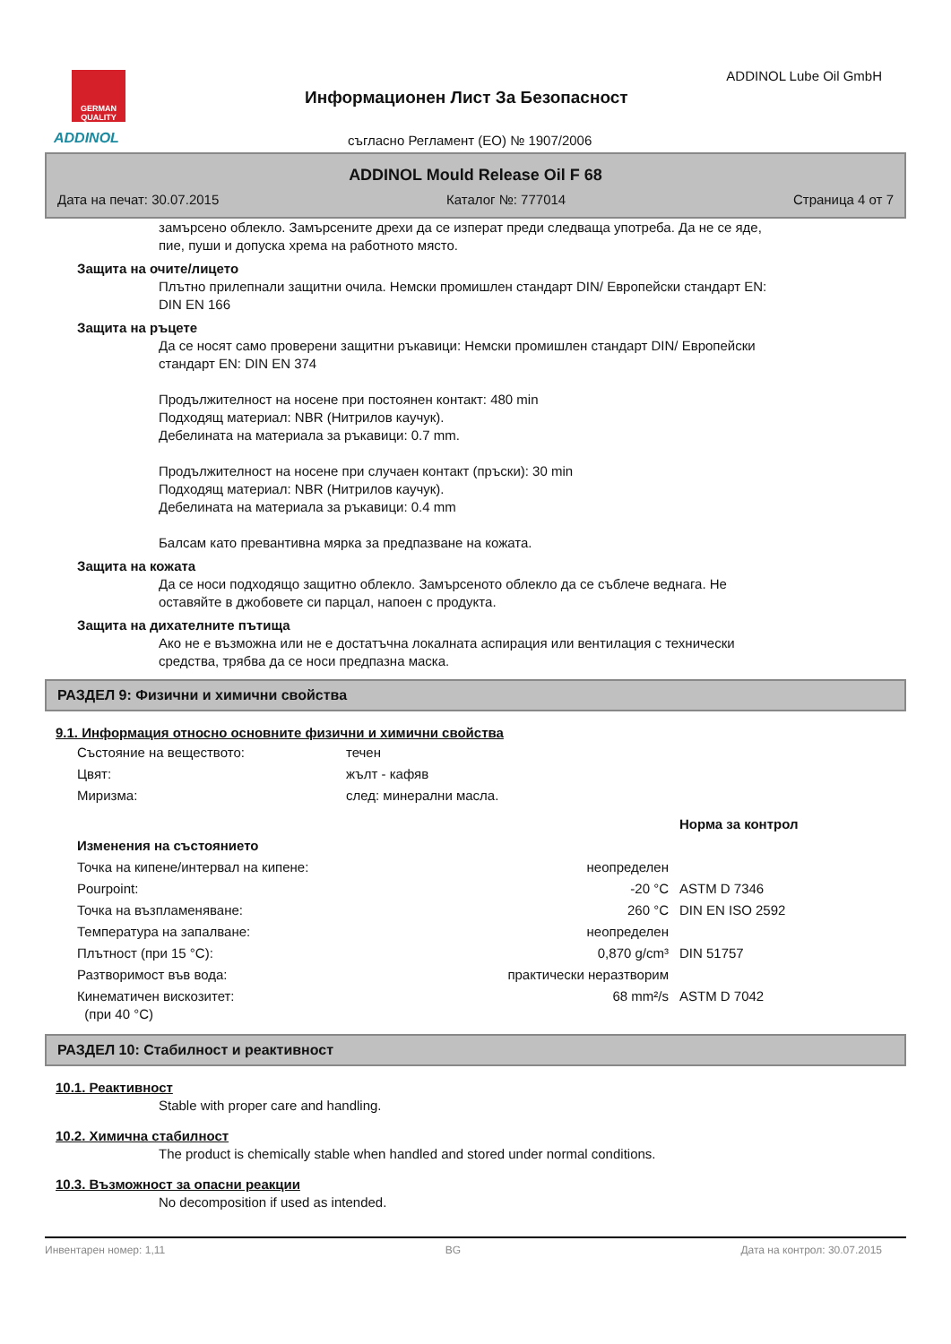GERMAN QUALITY
ADDINOL
Информационен Лист За Безопасност
ADDINOL Lube Oil GmbH
съгласно Регламент (ЕО) № 1907/2006
ADDINOL Mould Release Oil F 68
Дата на печат: 30.07.2015 Каталог №: 777014 Страница 4 от 7
замърсено облекло. Замърсените дрехи да се изперат преди следваща употреба. Да не се яде,
пие, пуши и допуска хрема на работното място.
Защита на очите/лицето
Плътно прилепнали защитни очила. Немски промишлен стандарт DIN/ Европейски стандарт EN:
DIN EN 166
Защита на ръцете
Да се носят само проверени защитни ръкавици: Немски промишлен стандарт DIN/ Европейски
стандарт EN: DIN EN 374
Продължителност на носене при постоянен контакт: 480 min
Подходящ материал: NBR (Нитрилов каучук).
Дебелината на материала за ръкавици: 0.7 mm.
Продължителност на носене при случаен контакт (пръски): 30 min
Подходящ материал: NBR (Нитрилов каучук).
Дебелината на материала за ръкавици: 0.4 mm
Балсам като превантивна мярка за предпазване на кожата.
Защита на кожата
Да се носи подходящо защитно облекло. Замърсеното облекло да се съблече веднага. Не
оставяйте в джобовете си парцал, напоен с продукта.
Защита на дихателните пътища
Ако не е възможна или не е достатъчна локалната аспирация или вентилация с технически
средства, трябва да се носи предпазна маска.
РАЗДЕЛ 9: Физични и химични свойства
9.1. Информация относно основните физични и химични свойства
| Състояние на веществото: | течен |
| Цвят: | жълт - кафяв |
| Миризма: | след: минерални масла. |
| | | Норма за контрол |
| Изменения на състоянието | | |
| Точка на кипене/интервал на кипене: | неопределен | |
| Pourpoint: | -20 °C | ASTM D 7346 |
| Точка на възпламеняване: | 260 °C | DIN EN ISO 2592 |
| Температура на запалване: | неопределен | |
| Плътност (при 15 °C): | 0,870 g/cm³ | DIN 51757 |
| Разтворимост във вода: | практически неразтворим | |
| Кинематичен вискозитет: (при 40 °C) | 68 mm²/s | ASTM D 7042 |
РАЗДЕЛ 10: Стабилност и реактивност
10.1. Реактивност
Stable with proper care and handling.
10.2. Химична стабилност
The product is chemically stable when handled and stored under normal conditions.
10.3. Възможност за опасни реакции
No decomposition if used as intended.
Инвентарен номер: 1,11 BG Дата на контрол: 30.07.2015